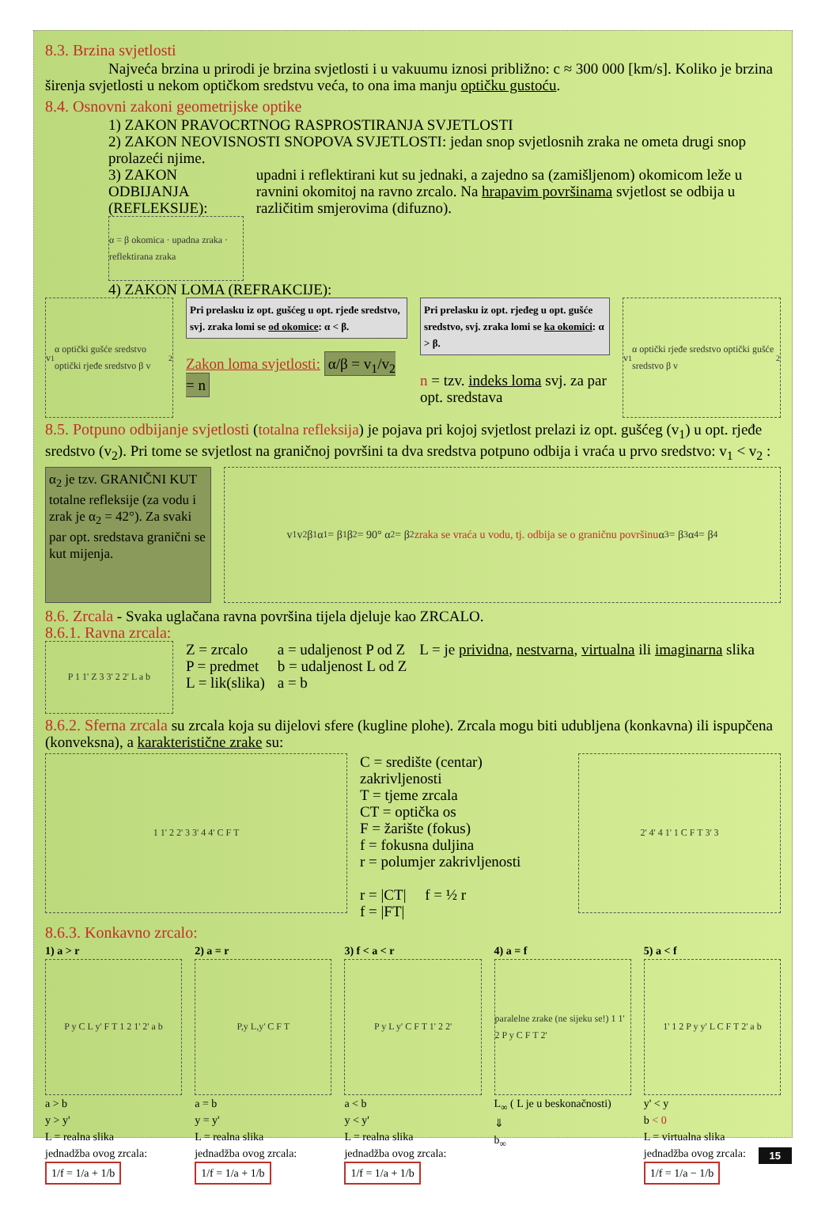8.3. Brzina svjetlosti
Najveća brzina u prirodi je brzina svjetlosti i u vakuumu iznosi približno: c ≈ 300 000 [km/s]. Koliko je brzina širenja svjetlosti u nekom optičkom sredstvu veća, to ona ima manju optičku gustoću.
8.4. Osnovni zakoni geometrijske optike
1) ZAKON PRAVOCRTNOG RASPROSTIRANJA SVJETLOSTI
2) ZAKON NEOVISNOSTI SNOPOVA SVJETLOSTI: jedan snop svjetlosnih zraka ne ometa drugi snop prolazeći njime.
3) ZAKON ODBIJANJA (REFLEKSIJE):
α = β okomica · upadna zraka · reflektirana zraka
upadni i reflektirani kut su jednaki, a zajedno sa (zamišljenom) okomicom leže u ravnini okomitoj na ravno zrcalo. Na hrapavim površinama svjetlost se odbija u različitim smjerovima (difuzno).
4) ZAKON LOMA (REFRAKCIJE):
v<sub>1</sub> α optički gušće sredstvo optički rjeđe sredstvo β v<sub>2</sub>
Pri prelasku iz opt. gušćeg u opt. rjeđe sredstvo, svj. zraka lomi se od okomice: α < β.
Zakon loma svjetlosti: α/β = v<sub>1</sub>/v<sub>2</sub> = n
Pri prelasku iz opt. rjeđeg u opt. gušće sredstvo, svj. zraka lomi se ka okomici: α > β.
n = tzv. indeks loma svj. za par opt. sredstava
v<sub>1</sub> α optički rjeđe sredstvo optički gušće sredstvo β v<sub>2</sub>
8.5. Potpuno odbijanje svjetlosti (totalna refleksija) je pojava pri kojoj svjetlost prelazi iz opt. gušćeg (v<sub>1</sub>) u opt. rjeđe sredstvo (v<sub>2</sub>). Pri tome se svjetlost na graničnoj površini ta dva sredstva potpuno odbija i vraća u prvo sredstvo: v<sub>1</sub> < v<sub>2</sub> :
α<sub>2</sub> je tzv. GRANIČNI KUT totalne refleksije (za vodu i zrak je α<sub>2</sub> = 42°). Za svaki par opt. sredstava granični se kut mijenja.
v<sub>1</sub> v<sub>2</sub> β<sub>1</sub> α<sub>1</sub> = β<sub>1</sub> β<sub>2</sub> = 90° α<sub>2</sub> = β<sub>2</sub> zraka se vraća u vodu, tj. odbija se o graničnu površinu α<sub>3</sub> = β<sub>3</sub> α<sub>4</sub> = β<sub>4</sub>
8.6. Zrcala - Svaka uglačana ravna površina tijela djeluje kao ZRCALO.
8.6.1. Ravna zrcala:
P 1 1' Z 3 3' 2 2' L a b
Z = zrcalo
P = predmet
L = lik(slika)
a = udaljenost P od Z
b = udaljenost L od Z
a = b
L = je prividna, nestvarna, virtualna ili imaginarna slika
8.6.2. Sferna zrcala su zrcala koja su dijelovi sfere (kugline plohe). Zrcala mogu biti udubljena (konkavna) ili ispupčena (konveksna), a karakteristične zrake su:
1 1' 2 2' 3 3' 4 4' C F T
C = središte (centar) zakrivljenosti
T = tjeme zrcala
CT = optička os
F = žarište (fokus)
f = fokusna duljina
r = polumjer zakrivljenosti
r = |CT| f = ½ r
f = |FT|
2' 4' 4 1' 1 C F T 3' 3
8.6.3. Konkavno zrcalo:
1) a > r
P y C L y' F T 1 2 1' 2' a b
a > b
y > y'
L = realna slika
jednadžba ovog zrcala:
1/f = 1/a + 1/b
2) a = r
P,y L,y' C F T
a = b
y = y'
L = realna slika
jednadžba ovog zrcala:
1/f = 1/a + 1/b
3) f < a < r
P y L y' C F T 1' 2 2'
a < b
y < y'
L = realna slika
jednadžba ovog zrcala:
1/f = 1/a + 1/b
4) a = f
paralelne zrake (ne sijeku se!) 1 1' 2 P y C F T 2'
L<sub>∞</sub> ( L je u beskonačnosti)
⇓
b<sub>∞</sub>
5) a < f
1' 1 2 P y y' L C F T 2' a b
y' < y
b < 0
L = virtualna slika
jednadžba ovog zrcala:
1/f = 1/a − 1/b
15